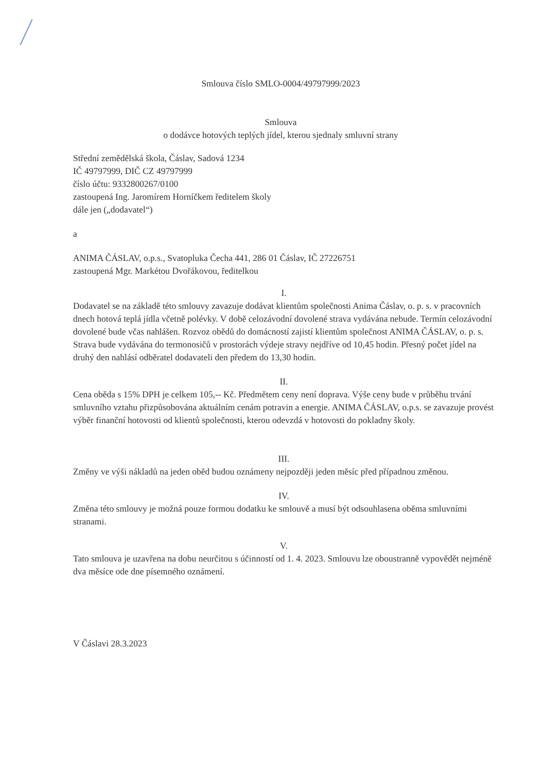Smlouva číslo SMLO-0004/49797999/2023
Smlouva
o dodávce hotových teplých jídel, kterou sjednaly smluvní strany
Střední zemědělská škola, Čáslav, Sadová 1234
IČ 49797999, DIČ CZ 49797999
číslo účtu: 9332800267/0100
zastoupená Ing. Jaromírem Horníčkem ředitelem školy
dále jen („dodavatel“)
a
ANIMA ČÁSLAV, o.p.s., Svatopluka Čecha 441, 286 01 Čáslav, IČ 27226751
zastoupená Mgr. Markétou Dvořákovou, ředitelkou
I.
Dodavatel se na základě této smlouvy zavazuje dodávat klientům společnosti Anima Čáslav, o. p. s. v pracovních dnech hotová teplá jídla včetně polévky. V době celozávodní dovolené strava vydávána nebude. Termín celozávodní dovolené bude včas nahlášen. Rozvoz obědů do domácností zajistí klientům společnost ANIMA ČÁSLAV, o. p. s.
Strava bude vydávána do termonosičů v prostorách výdeje stravy nejdříve od 10,45 hodin. Přesný počet jídel na druhý den nahlásí odběratel dodavateli den předem do 13,30 hodin.
II.
Cena oběda s 15% DPH je celkem 105,-- Kč. Předmětem ceny není doprava. Výše ceny bude v průběhu trvání smluvního vztahu přizpůsobována aktuálním cenám potravin a energie. ANIMA ČÁSLAV, o.p.s. se zavazuje provést výběr finanční hotovosti od klientů společnosti, kterou odevzdá v hotovosti do pokladny školy.
III.
Změny ve výši nákladů na jeden oběd budou oznámeny nejpozději jeden měsíc před případnou změnou.
IV.
Změna této smlouvy je možná pouze formou dodatku ke smlouvě a musí být odsouhlasena oběma smluvními stranami.
V.
Tato smlouva je uzavřena na dobu neurčitou s účinností od 1. 4. 2023. Smlouvu lze oboustranně vypovědět nejméně dva měsíce ode dne písemného oznámení.
V Čáslavi 28.3.2023